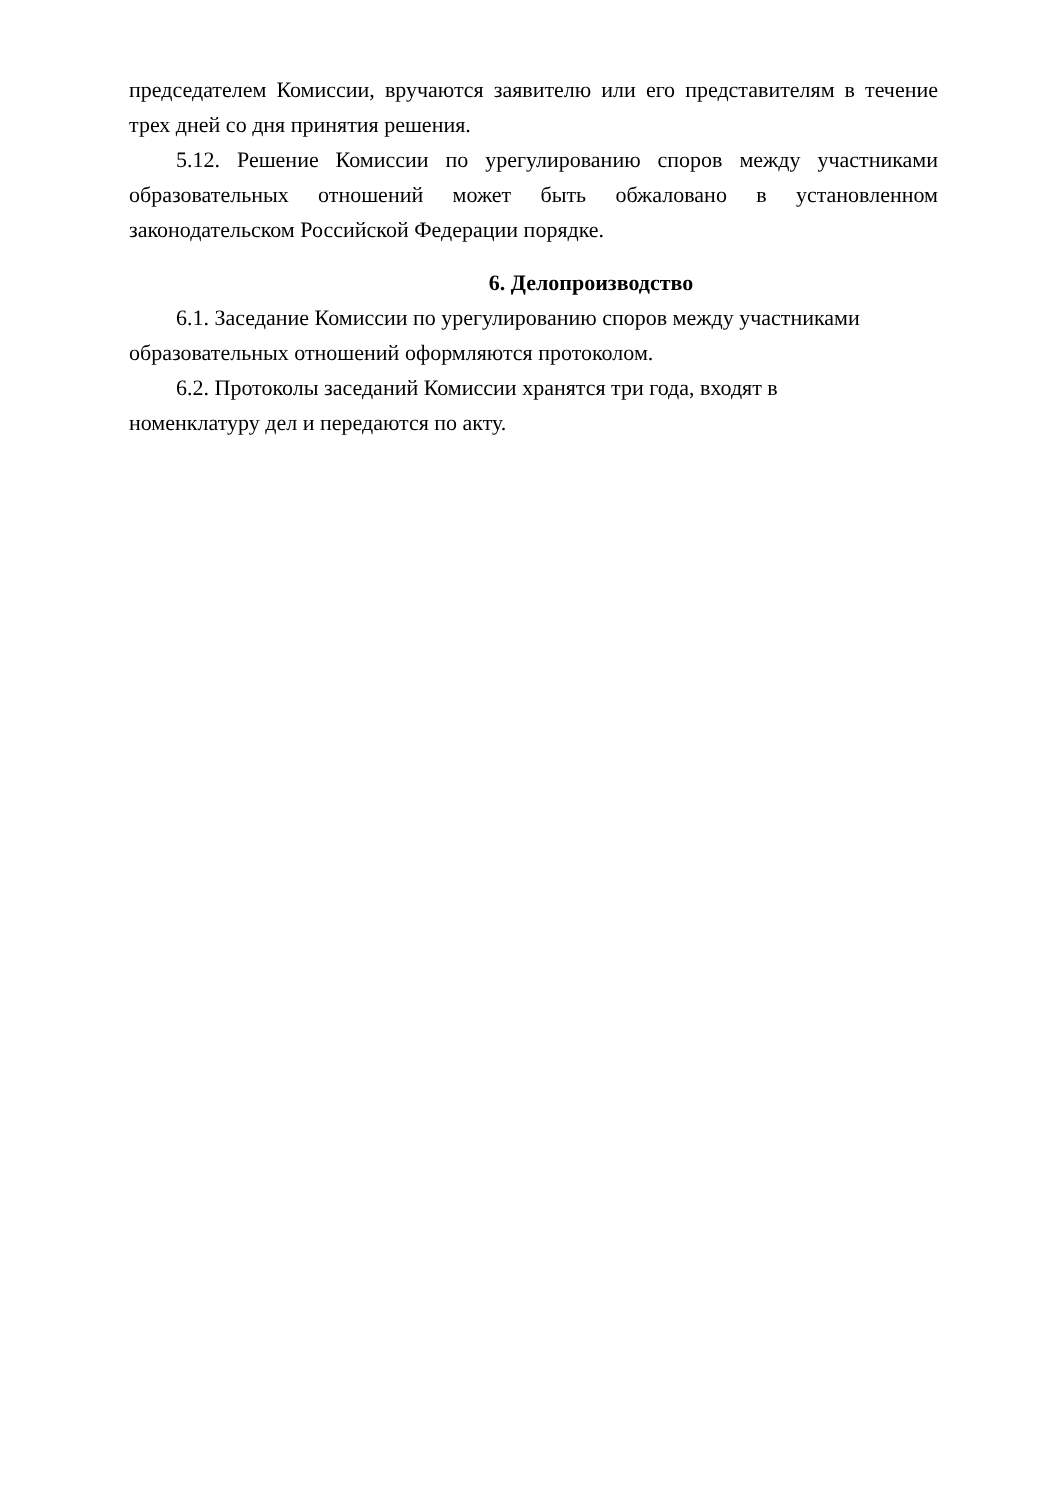председателем Комиссии, вручаются заявителю или его представителям в течение трех дней со дня принятия решения.
5.12. Решение Комиссии по урегулированию споров между участниками образовательных отношений может быть обжаловано в установленном законодательском Российской Федерации порядке.
6. Делопроизводство
6.1. Заседание Комиссии по урегулированию споров между участниками образовательных отношений оформляются протоколом.
6.2. Протоколы заседаний Комиссии хранятся три года, входят в
номенклатуру дел и передаются по акту.